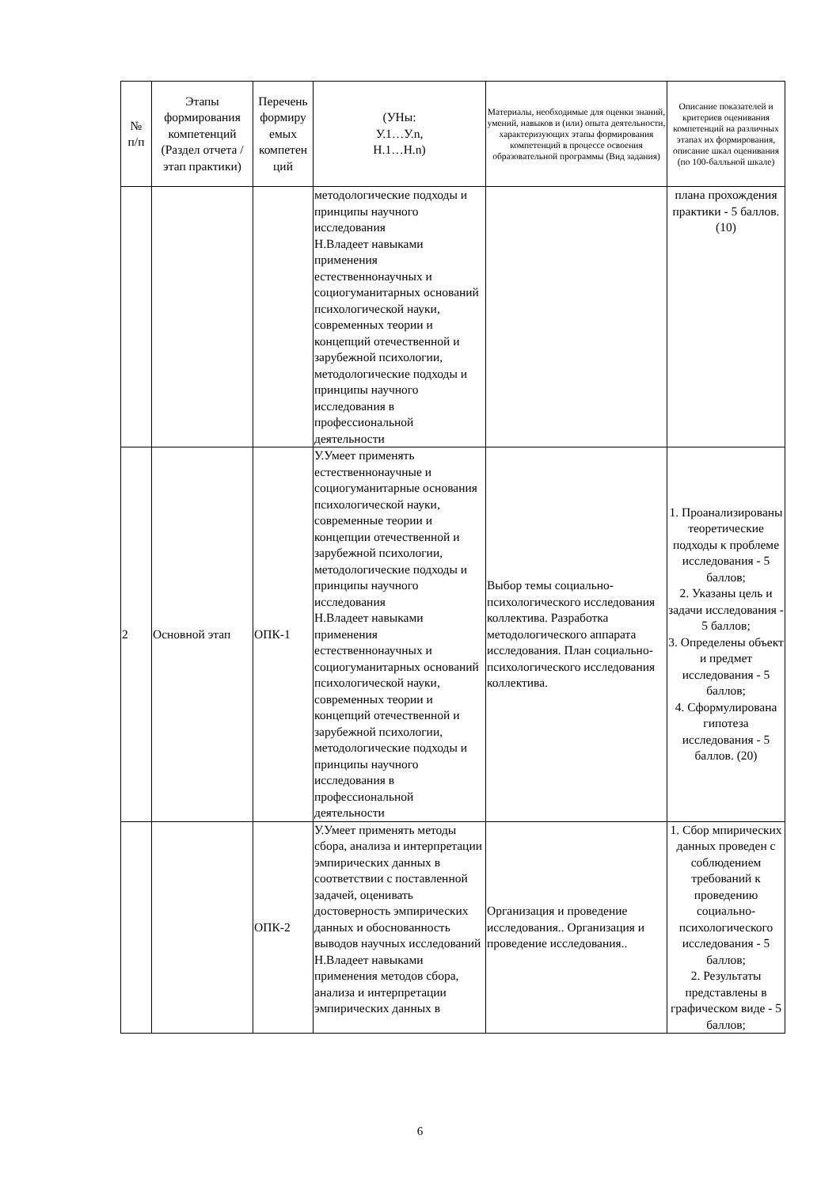| № п/п | Этапы формирования компетенций (Раздел отчета / этап практики) | Перечень формиру емых компетен ций | (УНы: У.1…У.n, Н.1…Н.n) | Материалы, необходимые для оценки знаний, умений, навыков и (или) опыта деятельности, характеризующих этапы формирования компетенций в процессе освоения образовательной программы (Вид задания) | Описание показателей и критериев оценивания компетенций на различных этапах их формирования, описание шкал оценивания (по 100-балльной шкале) |
| --- | --- | --- | --- | --- | --- |
| | | | методологические подходы и принципы научного исследования Н.Владеет навыками применения естественнонаучных и социогуманитарных оснований психологической науки, современных теории и концепций отечественной и зарубежной психологии, методологические подходы и принципы научного исследования в профессиональной деятельности | | плана прохождения практики - 5 баллов. (10) |
| 2 | Основной этап | ОПК-1 | У.Умеет применять естественнонаучные и социогуманитарные основания психологической науки, современные теории и концепции отечественной и зарубежной психологии, методологические подходы и принципы научного исследования Н.Владеет навыками применения естественнонаучных и социогуманитарных оснований психологической науки, современных теории и концепций отечественной и зарубежной психологии, методологические подходы и принципы научного исследования в профессиональной деятельности | Выбор темы социально-психологического исследования коллектива. Разработка методологического аппарата исследования. План социально-психологического исследования коллектива. | 1. Проанализированы теоретические подходы к проблеме исследования - 5 баллов; 2. Указаны цель и задачи исследования - 5 баллов; 3. Определены объект и предмет исследования - 5 баллов; 4. Сформулирована гипотеза исследования - 5 баллов. (20) |
| | | ОПК-2 | У.Умеет применять методы сбора, анализа и интерпретации эмпирических данных в соответствии с поставленной задачей, оценивать достоверность эмпирических данных и обоснованность выводов научных исследований Н.Владеет навыками применения методов сбора, анализа и интерпретации эмпирических данных в | Организация и проведение исследования.. Организация и проведение исследования.. | 1. Сбор мпирических данных проведен с соблюдением требований к проведению социально-психологического исследования - 5 баллов; 2. Результаты представлены в графическом виде - 5 баллов; |
6